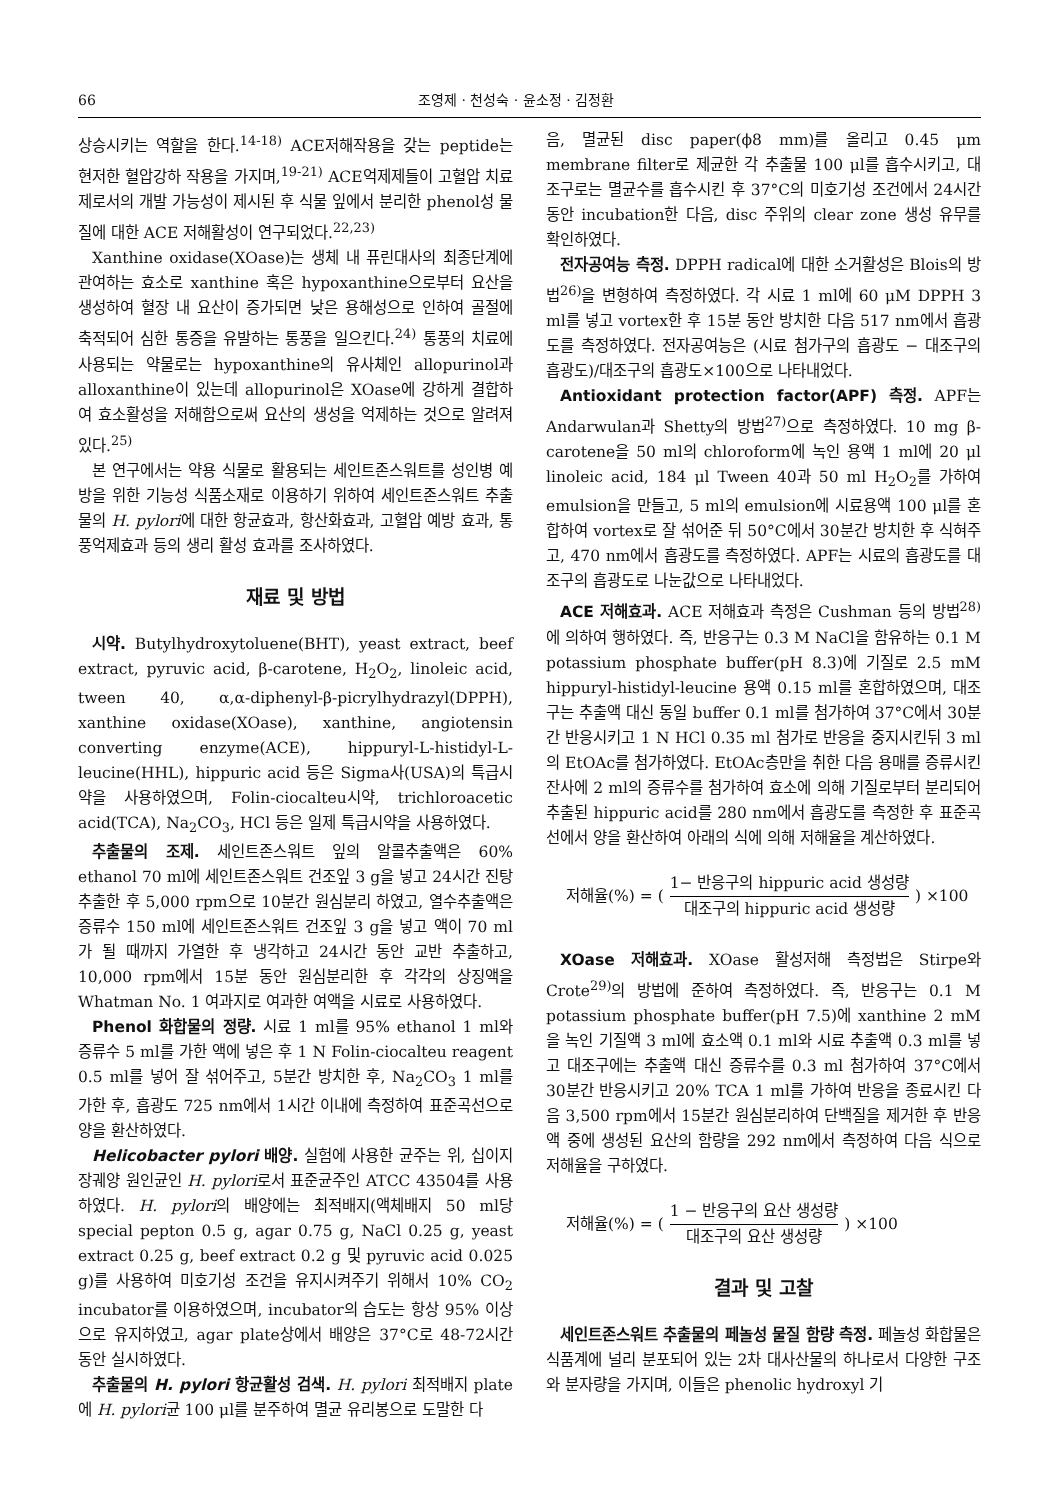66 조영제 · 천성숙 · 윤소정 · 김정환
상승시키는 역할을 한다.<sup>14-18)</sup> ACE저해작용을 갖는 peptide는 현저한 혈압강하 작용을 가지며,<sup>19-21)</sup> ACE억제제들이 고혈압 치료제로서의 개발 가능성이 제시된 후 식물 잎에서 분리한 phenol성 물질에 대한 ACE 저해활성이 연구되었다.<sup>22,23)</sup>
Xanthine oxidase(XOase)는 생체 내 퓨린대사의 최종단계에 관여하는 효소로 xanthine 혹은 hypoxanthine으로부터 요산을 생성하여 혈장 내 요산이 증가되면 낮은 용해성으로 인하여 골절에 축적되어 심한 통증을 유발하는 통풍을 일으킨다.<sup>24)</sup> 통풍의 치료에 사용되는 약물로는 hypoxanthine의 유사체인 allopurinol과 alloxanthine이 있는데 allopurinol은 XOase에 강하게 결합하여 효소활성을 저해함으로써 요산의 생성을 억제하는 것으로 알려져 있다.<sup>25)</sup>
본 연구에서는 약용 식물로 활용되는 세인트존스워트를 성인병 예방을 위한 기능성 식품소재로 이용하기 위하여 세인트존스워트 추출물의 H. pylori에 대한 항균효과, 항산화효과, 고혈압 예방 효과, 통풍억제효과 등의 생리 활성 효과를 조사하였다.
재료 및 방법
시약. Butylhydroxytoluene(BHT), yeast extract, beef extract, pyruvic acid, β-carotene, H<sub>2</sub>O<sub>2</sub>, linoleic acid, tween 40, α,α-diphenyl-β-picrylhydrazyl(DPPH), xanthine oxidase(XOase), xanthine, angiotensin converting enzyme(ACE), hippuryl-L-histidyl-L-leucine(HHL), hippuric acid 등은 Sigma사(USA)의 특급시약을 사용하였으며, Folin-ciocalteu시약, trichloroacetic acid(TCA), Na<sub>2</sub>CO<sub>3</sub>, HCl 등은 일제 특급시약을 사용하였다.
추출물의 조제. 세인트존스워트 잎의 알콜추출액은 60% ethanol 70 ml에 세인트존스워트 건조잎 3 g을 넣고 24시간 진탕 추출한 후 5,000 rpm으로 10분간 원심분리 하였고, 열수추출액은 증류수 150 ml에 세인트존스워트 건조잎 3 g을 넣고 액이 70 ml가 될 때까지 가열한 후 냉각하고 24시간 동안 교반 추출하고, 10,000 rpm에서 15분 동안 원심분리한 후 각각의 상징액을 Whatman No. 1 여과지로 여과한 여액을 시료로 사용하였다.
Phenol 화합물의 정량. 시료 1 ml를 95% ethanol 1 ml와 증류수 5 ml를 가한 액에 넣은 후 1 N Folin-ciocalteu reagent 0.5 ml를 넣어 잘 섞어주고, 5분간 방치한 후, Na<sub>2</sub>CO<sub>3</sub> 1 ml를 가한 후, 흡광도 725 nm에서 1시간 이내에 측정하여 표준곡선으로 양을 환산하였다.
Helicobacter pylori 배양. 실험에 사용한 균주는 위, 십이지장궤양 원인균인 H. pylori로서 표준균주인 ATCC 43504를 사용하였다. H. pylori의 배양에는 최적배지(액체배지 50 ml당 special pepton 0.5 g, agar 0.75 g, NaCl 0.25 g, yeast extract 0.25 g, beef extract 0.2 g 및 pyruvic acid 0.025 g)를 사용하여 미호기성 조건을 유지시켜주기 위해서 10% CO<sub>2</sub> incubator를 이용하였으며, incubator의 습도는 항상 95% 이상으로 유지하였고, agar plate상에서 배양은 37°C로 48-72시간 동안 실시하였다.
추출물의 H. pylori 항균활성 검색. H. pylori 최적배지 plate에 H. pylori균 100 μl를 분주하여 멸균 유리봉으로 도말한 다
음, 멸균된 disc paper(ϕ8 mm)를 올리고 0.45 μm membrane filter로 제균한 각 추출물 100 μl를 흡수시키고, 대조구로는 멸균수를 흡수시킨 후 37°C의 미호기성 조건에서 24시간 동안 incubation한 다음, disc 주위의 clear zone 생성 유무를 확인하였다.
전자공여능 측정. DPPH radical에 대한 소거활성은 Blois의 방법<sup>26)</sup>을 변형하여 측정하였다. 각 시료 1 ml에 60 μM DPPH 3 ml를 넣고 vortex한 후 15분 동안 방치한 다음 517 nm에서 흡광도를 측정하였다. 전자공여능은 (시료 첨가구의 흡광도 − 대조구의 흡광도)/대조구의 흡광도×100으로 나타내었다.
Antioxidant protection factor(APF) 측정. APF는 Andarwulan과 Shetty의 방법<sup>27)</sup>으로 측정하였다. 10 mg β-carotene을 50 ml의 chloroform에 녹인 용액 1 ml에 20 μl linoleic acid, 184 μl Tween 40과 50 ml H<sub>2</sub>O<sub>2</sub>를 가하여 emulsion을 만들고, 5 ml의 emulsion에 시료용액 100 μl를 혼합하여 vortex로 잘 섞어준 뒤 50°C에서 30분간 방치한 후 식혀주고, 470 nm에서 흡광도를 측정하였다. APF는 시료의 흡광도를 대조구의 흡광도로 나눈값으로 나타내었다.
ACE 저해효과. ACE 저해효과 측정은 Cushman 등의 방법<sup>28)</sup>에 의하여 행하였다. 즉, 반응구는 0.3 M NaCl을 함유하는 0.1 M potassium phosphate buffer(pH 8.3)에 기질로 2.5 mM hippuryl-histidyl-leucine 용액 0.15 ml를 혼합하였으며, 대조구는 추출액 대신 동일 buffer 0.1 ml를 첨가하여 37°C에서 30분간 반응시키고 1 N HCl 0.35 ml 첨가로 반응을 중지시킨뒤 3 ml의 EtOAc를 첨가하였다. EtOAc층만을 취한 다음 용매를 증류시킨 잔사에 2 ml의 증류수를 첨가하여 효소에 의해 기질로부터 분리되어 추출된 hippuric acid를 280 nm에서 흡광도를 측정한 후 표준곡선에서 양을 환산하여 아래의 식에 의해 저해율을 계산하였다.
저해율(%) = (1− 반응구의 hippuric acid 생성량 대조구의 hippuric acid 생성량) ×100
XOase 저해효과. XOase 활성저해 측정법은 Stirpe와 Crote<sup>29)</sup>의 방법에 준하여 측정하였다. 즉, 반응구는 0.1 M potassium phosphate buffer(pH 7.5)에 xanthine 2 mM을 녹인 기질액 3 ml에 효소액 0.1 ml와 시료 추출액 0.3 ml를 넣고 대조구에는 추출액 대신 증류수를 0.3 ml 첨가하여 37°C에서 30분간 반응시키고 20% TCA 1 ml를 가하여 반응을 종료시킨 다음 3,500 rpm에서 15분간 원심분리하여 단백질을 제거한 후 반응액 중에 생성된 요산의 함량을 292 nm에서 측정하여 다음 식으로 저해율을 구하였다.
저해율(%) = (1 − 반응구의 요산 생성량 대조구의 요산 생성량) ×100
결과 및 고찰
세인트존스워트 추출물의 페놀성 물질 함량 측정. 페놀성 화합물은 식품계에 널리 분포되어 있는 2차 대사산물의 하나로서 다양한 구조와 분자량을 가지며, 이들은 phenolic hydroxyl 기